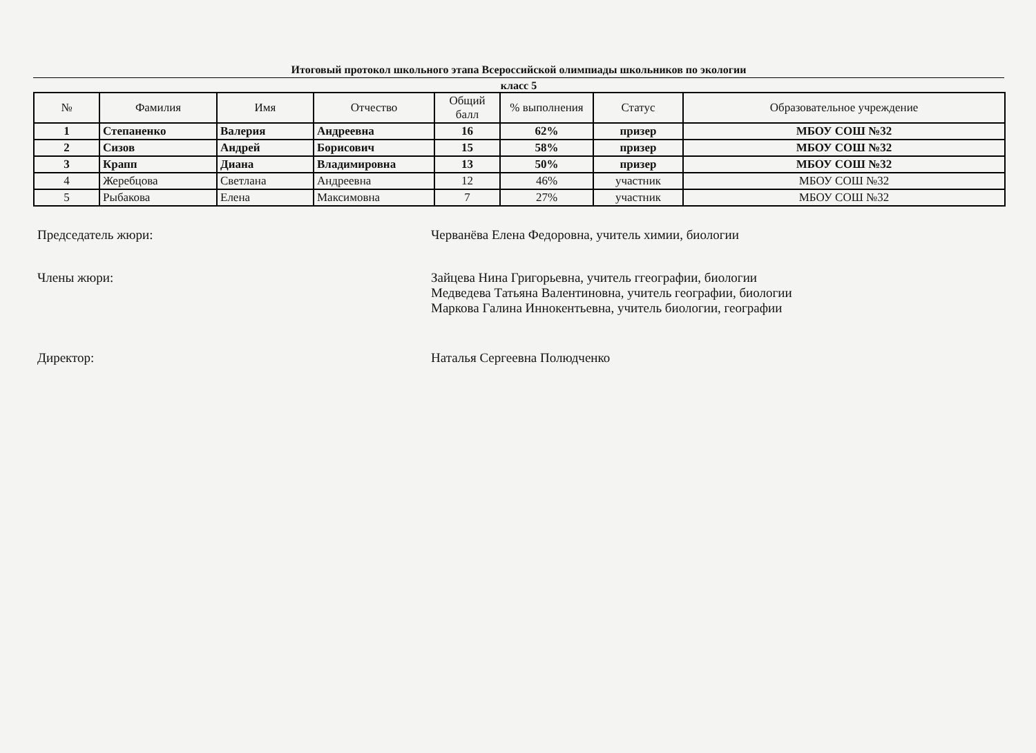Итоговый протокол школьного этапа Всероссийской олимпиады школьников по экологии
класс 5
| № | Фамилия | Имя | Отчество | Общий балл | % выполнения | Статус | Образовательное учреждение |
| --- | --- | --- | --- | --- | --- | --- | --- |
| 1 | Степаненко | Валерия | Андреевна | 16 | 62% | призер | МБОУ СОШ №32 |
| 2 | Сизов | Андрей | Борисович | 15 | 58% | призер | МБОУ СОШ №32 |
| 3 | Крапп | Диана | Владимировна | 13 | 50% | призер | МБОУ СОШ №32 |
| 4 | Жеребцова | Светлана | Андреевна | 12 | 46% | участник | МБОУ СОШ №32 |
| 5 | Рыбакова | Елена | Максимовна | 7 | 27% | участник | МБОУ СОШ №32 |
Председатель жюри: Черванёва Елена Федоровна, учитель химии, биологии
Члены жюри: Зайцева Нина Григорьевна, учитель ггеографии, биологии
Медведева Татьяна Валентиновна, учитель географии, биологии
Маркова Галина Иннокентьевна, учитель биологии, географии
Директор: Наталья Сергеевна Полюдченко